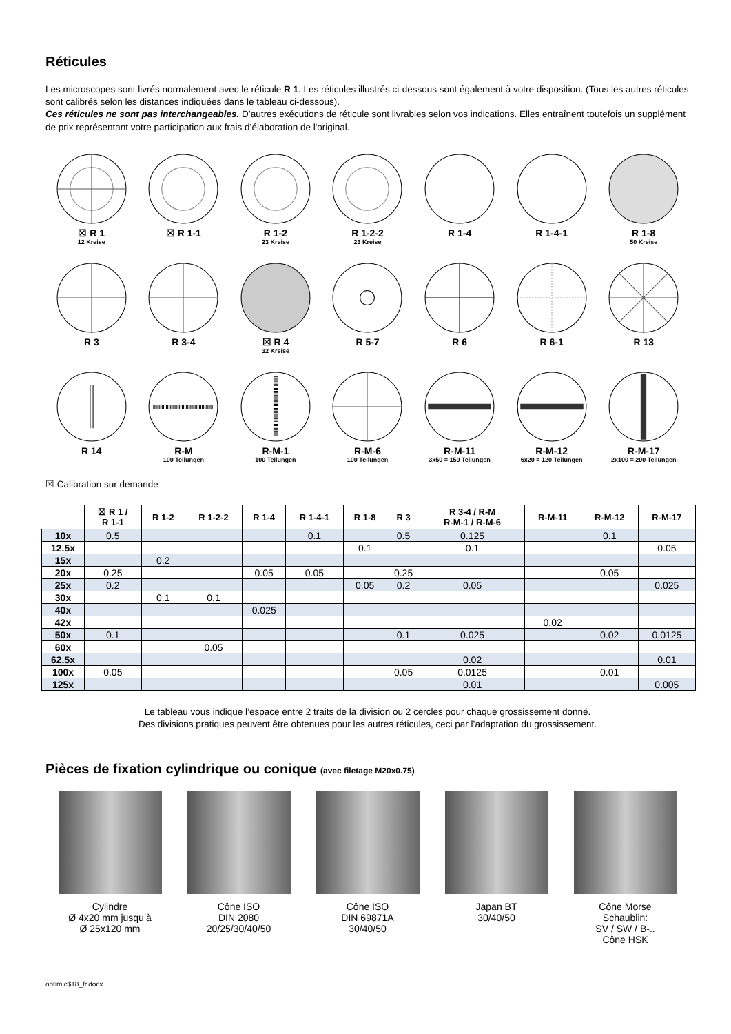Réticules
Les microscopes sont livrés normalement avec le réticule R 1. Les réticules illustrés ci-dessous sont également à votre disposition. (Tous les autres réticules sont calibrés selon les distances indiquées dans le tableau ci-dessous).
Ces réticules ne sont pas interchangeables. D’autres exécutions de réticule sont livrables selon vos indications. Elles entraînent toutefois un supplément de prix représentant votre participation aux frais d’élaboration de l'original.
☒ R 1
12 Kreise
☒ R 1-1
R 1-2
23 Kreise
R 1-2-2
23 Kreise
R 1-4
R 1-4-1
R 1-8
50 Kreise
R 3
R 3-4
☒ R 4
32 Kreise
R 5-7
R 6
R 6-1
R 13
R 14
R-M
100 Teilungen
R-M-1
100 Teilungen
R-M-6
100 Teilungen
R-M-11
3x50 = 150 Teilungen
R-M-12
6x20 = 120 Teilungen
R-M-17
2x100 = 200 Teilungen
☒ Calibration sur demande
| | ☒ R 1 / R 1-1 | R 1-2 | R 1-2-2 | R 1-4 | R 1-4-1 | R 1-8 | R 3 | R 3-4 / R-M R-M-1 / R-M-6 | R-M-11 | R-M-12 | R-M-17 |
| --- | --- | --- | --- | --- | --- | --- | --- | --- | --- | --- | --- |
| 10x | 0.5 | | | | 0.1 | | 0.5 | 0.125 | | 0.1 | |
| 12.5x | | | | | | 0.1 | | 0.1 | | | 0.05 |
| 15x | | 0.2 | | | | | | | | | |
| 20x | 0.25 | | | 0.05 | 0.05 | | 0.25 | | | 0.05 | |
| 25x | 0.2 | | | | | 0.05 | 0.2 | 0.05 | | | 0.025 |
| 30x | | 0.1 | 0.1 | | | | | | | | |
| 40x | | | | 0.025 | | | | | | | |
| 42x | | | | | | | | | 0.02 | | |
| 50x | 0.1 | | | | | | 0.1 | 0.025 | | 0.02 | 0.0125 |
| 60x | | | 0.05 | | | | | | | | |
| 62.5x | | | | | | | | 0.02 | | | 0.01 |
| 100x | 0.05 | | | | | | 0.05 | 0.0125 | | 0.01 | |
| 125x | | | | | | | | 0.01 | | | 0.005 |
Le tableau vous indique l’espace entre 2 traits de la division ou 2 cercles pour chaque grossissement donné.
Des divisions pratiques peuvent être obtenues pour les autres réticules, ceci par l’adaptation du grossissement.
Pièces de fixation cylindrique ou conique (avec filetage M20x0.75)
Cylindre
Ø 4x20 mm jusqu’à
Ø 25x120 mm
Cône ISO
DIN 2080
20/25/30/40/50
Cône ISO
DIN 69871A
30/40/50
Japan BT
30/40/50
Cône Morse
Schaublin:
SV / SW / B-..
Cône HSK
optimic$18_fr.docx